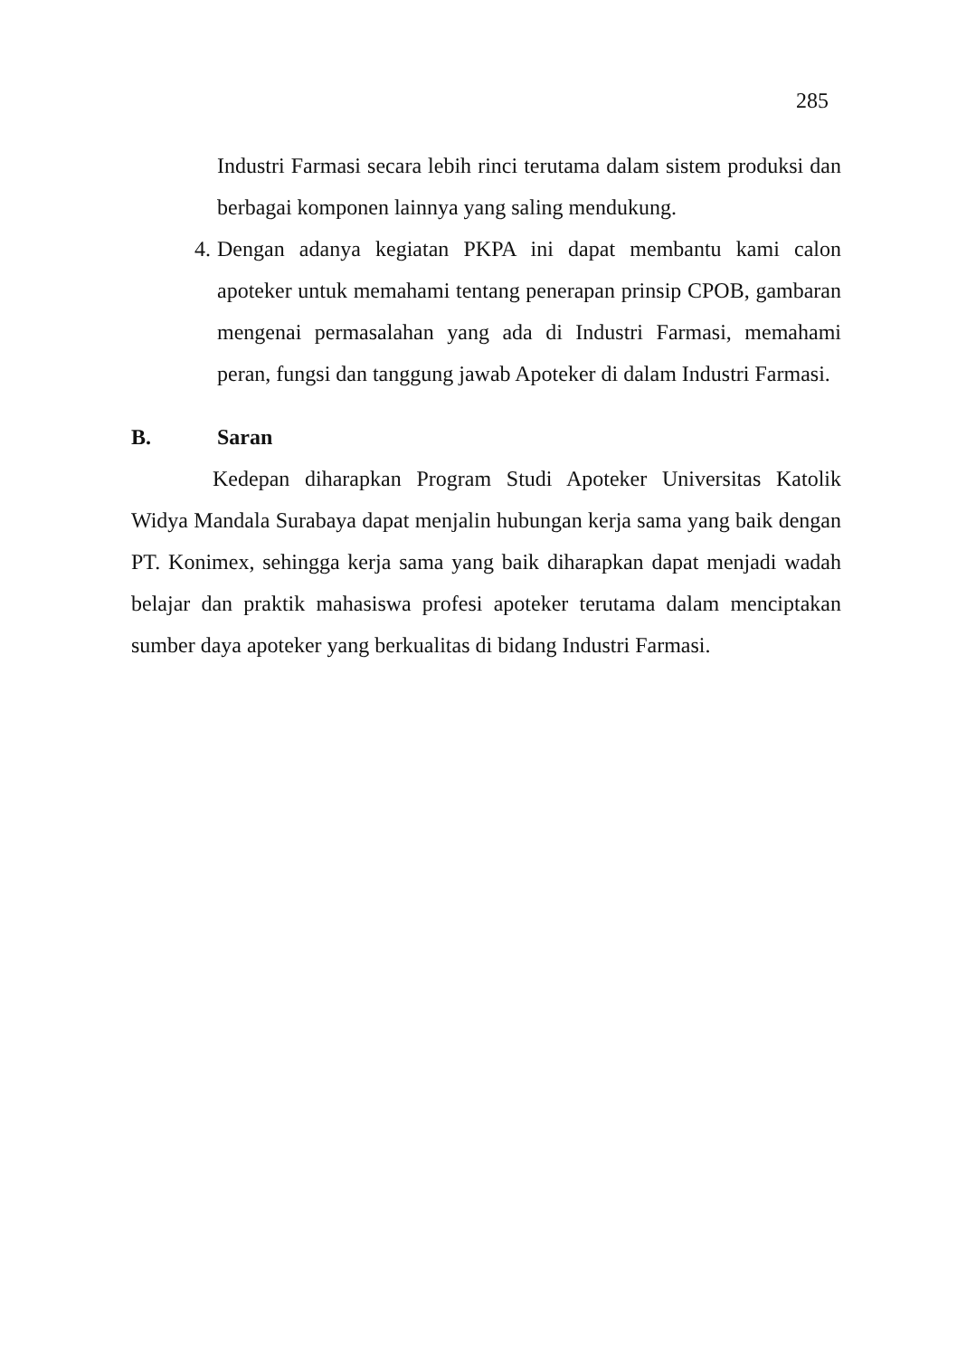285
Industri Farmasi secara lebih rinci terutama dalam sistem produksi dan berbagai komponen lainnya yang saling mendukung.
4. Dengan adanya kegiatan PKPA ini dapat membantu kami calon apoteker untuk memahami tentang penerapan prinsip CPOB, gambaran mengenai permasalahan yang ada di Industri Farmasi, memahami peran, fungsi dan tanggung jawab Apoteker di dalam Industri Farmasi.
B. Saran
Kedepan diharapkan Program Studi Apoteker Universitas Katolik Widya Mandala Surabaya dapat menjalin hubungan kerja sama yang baik dengan PT. Konimex, sehingga kerja sama yang baik diharapkan dapat menjadi wadah belajar dan praktik mahasiswa profesi apoteker terutama dalam menciptakan sumber daya apoteker yang berkualitas di bidang Industri Farmasi.